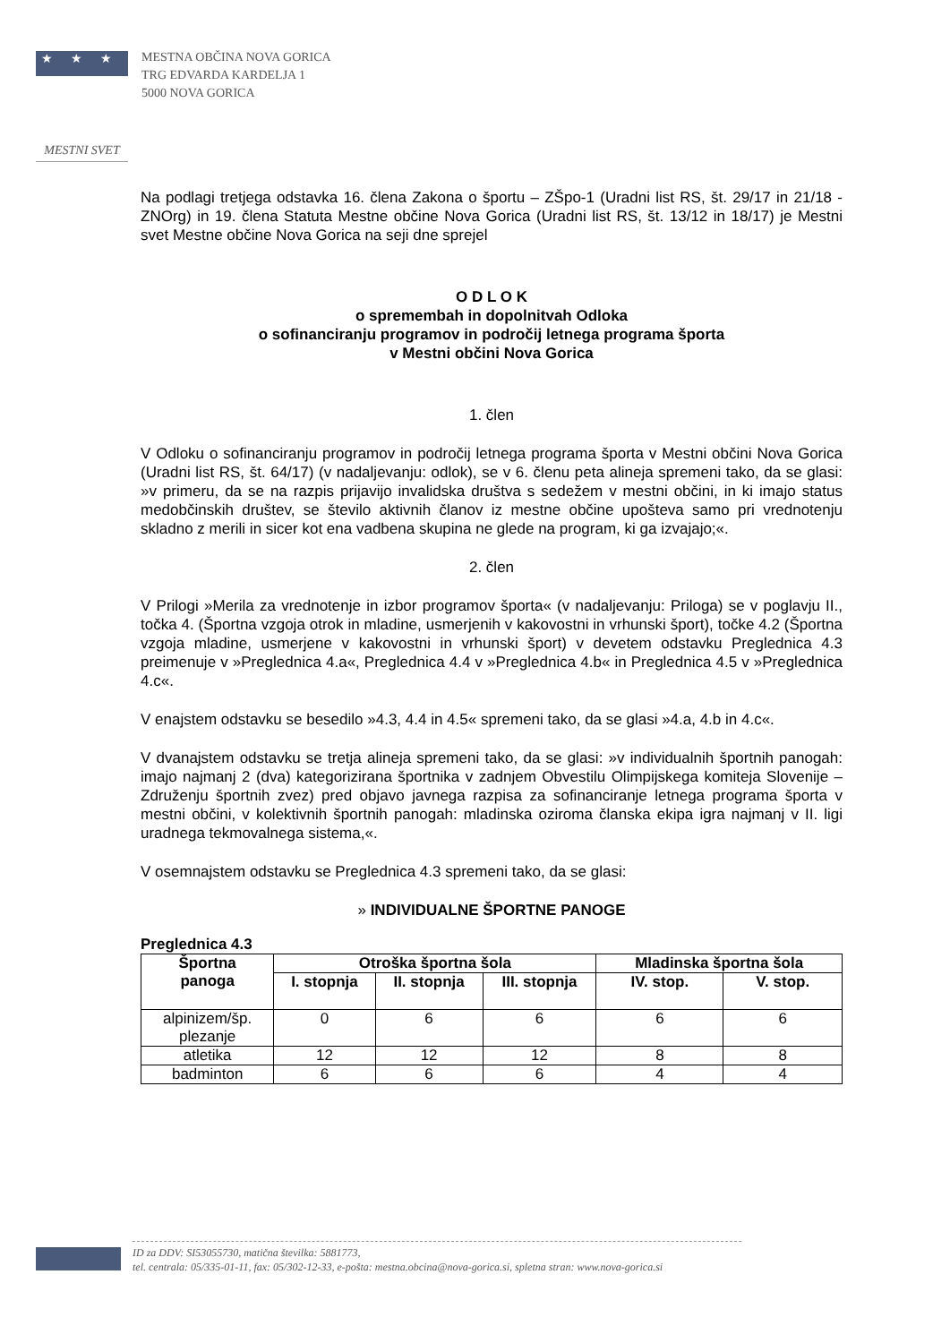★ ★ ★
MESTNA OBČINA NOVA GORICA
TRG EDVARDA KARDELJA 1
5000 NOVA GORICA
MESTNI SVET
Na podlagi tretjega odstavka 16. člena Zakona o športu – ZŠpo-1 (Uradni list RS, št. 29/17 in 21/18 - ZNOrg) in 19. člena Statuta Mestne občine Nova Gorica (Uradni list RS, št. 13/12 in 18/17) je Mestni svet Mestne občine Nova Gorica na seji dne sprejel
O D L O K
o spremembah in dopolnitvah Odloka
o sofinanciranju programov in področij letnega programa športa
v Mestni občini Nova Gorica
1. člen
V Odloku o sofinanciranju programov in področij letnega programa športa v Mestni občini Nova Gorica (Uradni list RS, št. 64/17) (v nadaljevanju: odlok), se v 6. členu peta alineja spremeni tako, da se glasi: »v primeru, da se na razpis prijavijo invalidska društva s sedežem v mestni občini, in ki imajo status medobčinskih društev, se število aktivnih članov iz mestne občine upošteva samo pri vrednotenju skladno z merili in sicer kot ena vadbena skupina ne glede na program, ki ga izvajajo;«.
2. člen
V Prilogi »Merila za vrednotenje in izbor programov športa« (v nadaljevanju: Priloga) se v poglavju II., točka 4. (Športna vzgoja otrok in mladine, usmerjenih v kakovostni in vrhunski šport), točke 4.2 (Športna vzgoja mladine, usmerjene v kakovostni in vrhunski šport) v devetem odstavku Preglednica 4.3 preimenuje v »Preglednica 4.a«, Preglednica 4.4 v »Preglednica 4.b« in Preglednica 4.5 v »Preglednica 4.c«.
V enajstem odstavku se besedilo »4.3, 4.4 in 4.5« spremeni tako, da se glasi »4.a, 4.b in 4.c«.
V dvanajstem odstavku se tretja alineja spremeni tako, da se glasi: »v individualnih športnih panogah: imajo najmanj 2 (dva) kategorizirana športnika v zadnjem Obvestilu Olimpijskega komiteja Slovenije – Združenju športnih zvez) pred objavo javnega razpisa za sofinanciranje letnega programa športa v mestni občini, v kolektivnih športnih panogah: mladinska oziroma članska ekipa igra najmanj v II. ligi uradnega tekmovalnega sistema,«.
V osemnajstem odstavku se Preglednica 4.3 spremeni tako, da se glasi:
» INDIVIDUALNE ŠPORTNE PANOGE
Preglednica 4.3
| Športna panoga | Otroška športna šola | | | Mladinska športna šola | |
| --- | --- | --- | --- | --- | --- |
| | I. stopnja | II. stopnja | III. stopnja | IV. stop. | V. stop. |
| alpinizem/šp. plezanje | 0 | 6 | 6 | 6 | 6 |
| atletika | 12 | 12 | 12 | 8 | 8 |
| badminton | 6 | 6 | 6 | 4 | 4 |
ID za DDV: SI53055730, matična številka: 5881773,
tel. centrala: 05/335-01-11, fax: 05/302-12-33, e-pošta: mestna.obcina@nova-gorica.si, spletna stran: www.nova-gorica.si